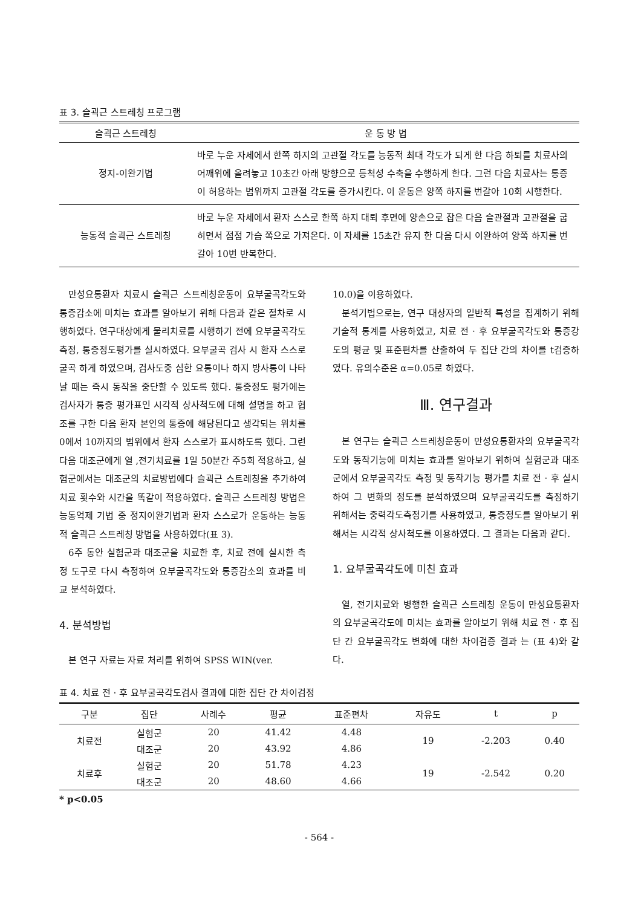표 3. 슬괵근 스트레칭 프로그램
| 슬괵근 스트레칭 | 운 동 방 법 |
| --- | --- |
| 정지-이완기법 | 바로 누운 자세에서 한쪽 하지의 고관절 각도를 능동적 최대 각도가 되게 한 다음 하퇴를 치료사의 어깨위에 올려놓고 10초간 아래 방향으로 등척성 수축을 수행하게 한다. 그런 다음 치료사는 통증이 허용하는 범위까지 고관절 각도를 증가시킨다. 이 운동은 양쪽 하지를 번갈아 10회 시행한다. |
| 능동적 슬괵근 스트레칭 | 바로 누운 자세에서 환자 스스로 한쪽 하지 대퇴 후면에 양손으로 잡은 다음 슬관절과 고관절을 굽히면서 점점 가슴 쪽으로 가져온다. 이 자세를 15초간 유지 한 다음 다시 이완하여 양쪽 하지를 번갈아 10번 반복한다. |
만성요통환자 치료시 슬괵근 스트레칭운동이 요부굴곡각도와 통증감소에 미치는 효과를 알아보기 위해 다음과 같은 절차로 시행하였다. 연구대상에게 물리치료를 시행하기 전에 요부굴곡각도측정, 통증정도평가를 실시하였다. 요부굴곡 검사 시 환자 스스로 굴곡 하게 하였으며, 검사도중 심한 요통이나 하지 방사통이 나타날 때는 즉시 동작을 중단할 수 있도록 했다. 통증정도 평가에는 검사자가 통증 평가표인 시각적 상사척도에 대해 설명을 하고 협조를 구한 다음 환자 본인의 통증에 해당된다고 생각되는 위치를 0에서 10까지의 범위에서 환자 스스로가 표시하도록 했다. 그런 다음 대조군에게 열 ,전기치료를 1일 50분간 주5회 적용하고, 실험군에서는 대조군의 치료방법에다 슬괵근 스트레칭을 추가하여 치료 횟수와 시간을 똑같이 적용하였다. 슬괵근 스트레칭 방법은 능동억제 기법 중 정지이완기법과 환자 스스로가 운동하는 능동적 슬괵근 스트레칭 방법을 사용하였다(표 3).
6주 동안 실험군과 대조군을 치료한 후, 치료 전에 실시한 측정 도구로 다시 측정하여 요부굴곡각도와 통증감소의 효과를 비교 분석하였다.
4. 분석방법
본 연구 자료는 자료 처리를 위하여 SPSS WIN(ver.
10.0)을 이용하였다.
분석기법으로는, 연구 대상자의 일반적 특성을 집계하기 위해 기술적 통계를 사용하였고, 치료 전 · 후 요부굴곡각도와 통증강도의 평균 및 표준편차를 산출하여 두 집단 간의 차이를 t검증하였다. 유의수준은 α=0.05로 하였다.
Ⅲ. 연구결과
본 연구는 슬괵근 스트레칭운동이 만성요통환자의 요부굴곡각도와 동작기능에 미치는 효과를 알아보기 위하여 실험군과 대조군에서 요부굴곡각도 측정 및 동작기능 평가를 치료 전 · 후 실시하여 그 변화의 정도를 분석하였으며 요부굴곡각도를 측정하기 위해서는 중력각도측정기를 사용하였고, 통증정도를 알아보기 위해서는 시각적 상사척도를 이용하였다. 그 결과는 다음과 같다.
1. 요부굴곡각도에 미친 효과
열, 전기치료와 병행한 슬괵근 스트레칭 운동이 만성요통환자의 요부굴곡각도에 미치는 효과를 알아보기 위해 치료 전 · 후 집단 간 요부굴곡각도 변화에 대한 차이검증 결과 는 (표 4)와 같다.
표 4. 치료 전 · 후 요부굴곡각도검사 결과에 대한 집단 간 차이검정
| 구분 | 집단 | 사례수 | 평균 | 표준편차 | 자유도 | t | p |
| --- | --- | --- | --- | --- | --- | --- | --- |
| 치료전 | 실험군 | 20 | 41.42 | 4.48 | 19 | -2.203 | 0.40 |
| | 대조군 | 20 | 43.92 | 4.86 | | | |
| 치료후 | 실험군 | 20 | 51.78 | 4.23 | 19 | -2.542 | 0.20 |
| | 대조군 | 20 | 48.60 | 4.66 | | | |
* p<0.05
- 564 -